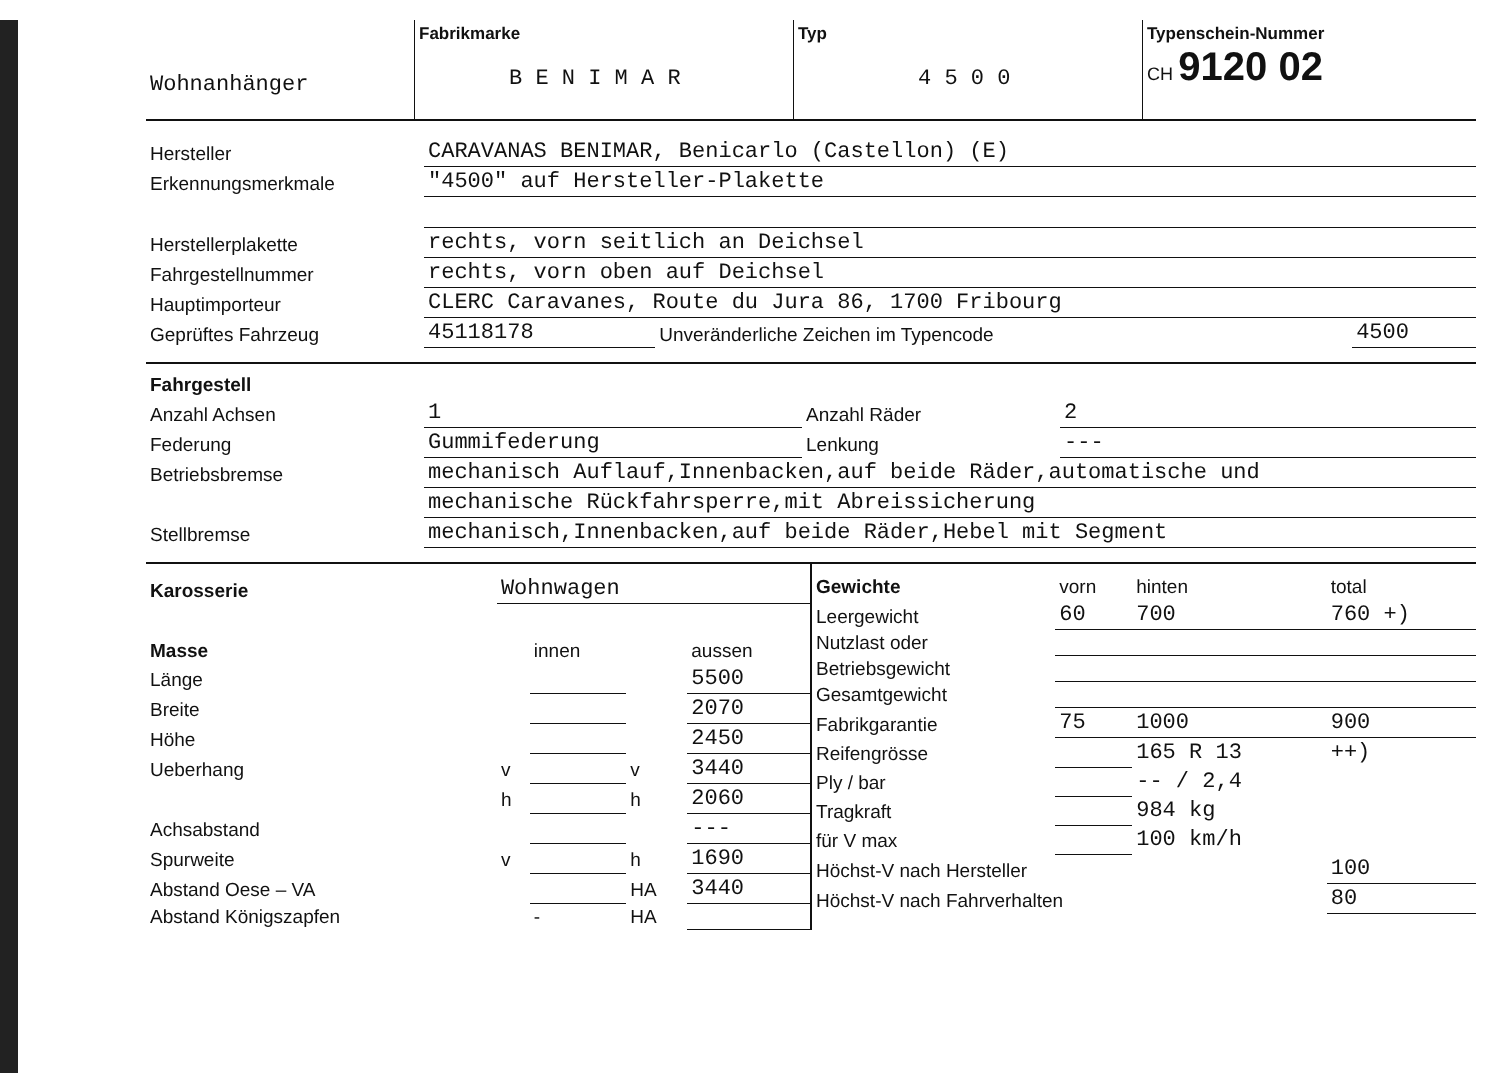| Wohnanhänger | Fabrikmarke B E N I M A R | Typ 4 5 0 0 | Typenschein-Nummer CH 9120 02 |
| Hersteller | CARAVANAS BENIMAR, Benicarlo (Castellon) (E) | | |
| Erkennungsmerkmale | "4500" auf Hersteller-Plakette | | |
| Herstellerplakette | rechts, vorn seitlich an Deichsel | | |
| Fahrgestellnummer | rechts, vorn oben auf Deichsel | | |
| Hauptimporteur | CLERC Caravanes, Route du Jura 86, 1700 Fribourg | | |
| Geprüftes Fahrzeug | 45118178 | Unveränderliche Zeichen im Typencode | 4500 |
| Fahrgestell | | | |
| Anzahl Achsen | 1 | Anzahl Räder | 2 |
| Federung | Gummifederung | Lenkung | --- |
| Betriebsbremse | mechanisch Auflauf,Innenbacken,auf beide Räder,automatische und | | |
| | mechanische Rückfahrsperre,mit Abreissicherung | | |
| Stellbremse | mechanisch,Innenbacken,auf beide Räder,Hebel mit Segment | | |
| Karosserie | Wohnwagen | | | |
| Masse | | innen | | aussen |
| Länge | | | | 5500 |
| Breite | | | | 2070 |
| Höhe | | | | 2450 |
| Ueberhang | v | | v | 3440 |
| | h | | h | 2060 |
| Achsabstand | | | | --- |
| Spurweite | v | | h | 1690 |
| Abstand Oese – VA | | | HA | 3440 |
| Abstand Königszapfen | | - | HA | |
| Gewichte | vorn | hinten | total |
| Leergewicht | 60 | 700 | 760 +) |
| Nutzlast oder | | | |
| Betriebsgewicht | | | |
| Gesamtgewicht | | | |
| Fabrikgarantie | 75 | 1000 | 900 |
| Reifengrösse | | 165 R 13 | ++) |
| Ply / bar | | -- / 2,4 | |
| Tragkraft | | 984 kg | |
| für V max | | 100 km/h | |
| Höchst-V nach Hersteller | | | 100 |
| Höchst-V nach Fahrverhalten | | | 80 |